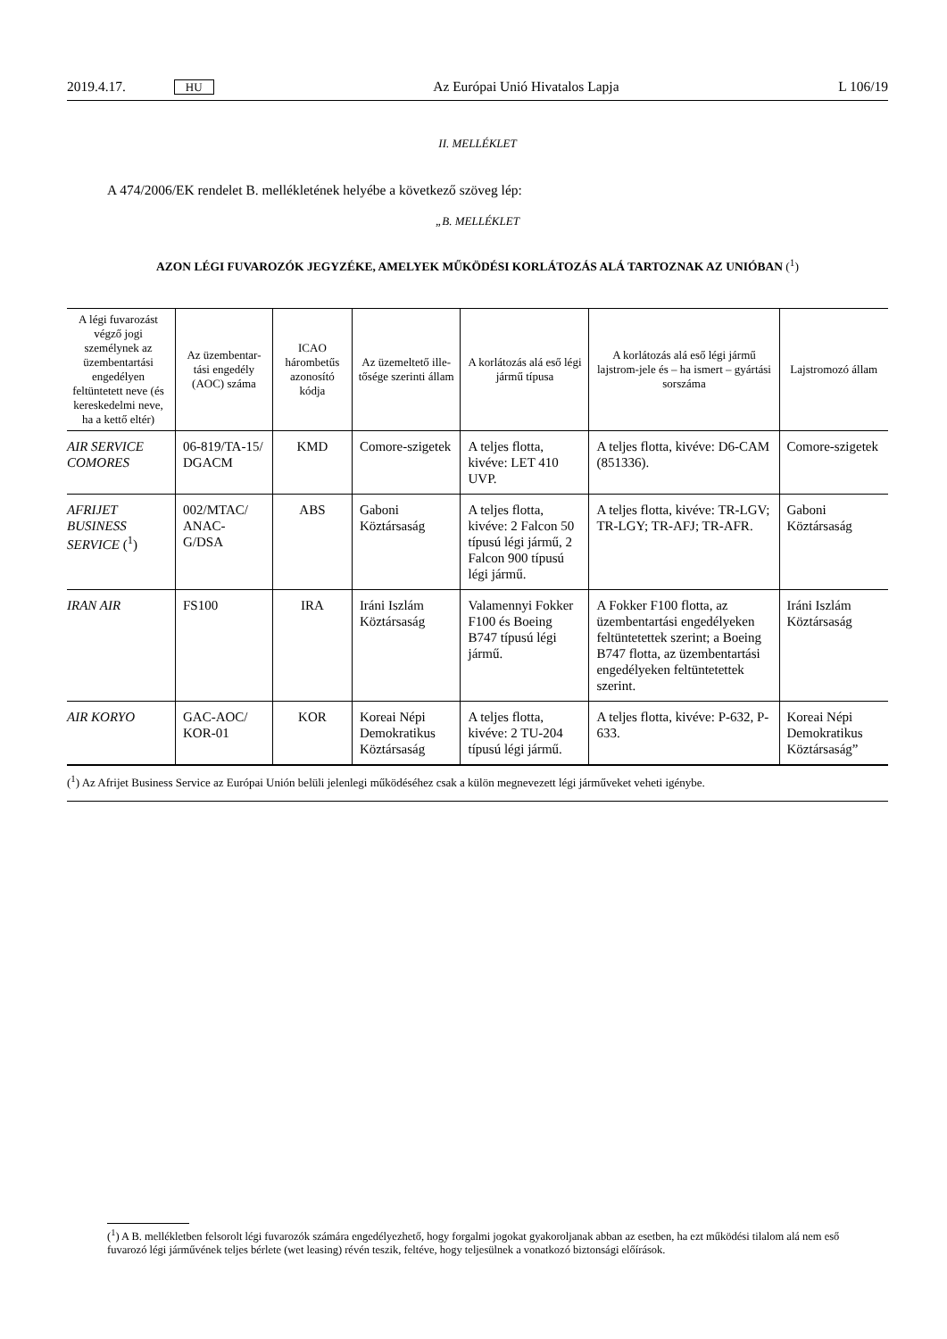2019.4.17. HU Az Európai Unió Hivatalos Lapja L 106/19
II. MELLÉKLET
A 474/2006/EK rendelet B. mellékletének helyébe a következő szöveg lép:
„B. MELLÉKLET
AZON LÉGI FUVAROZÓK JEGYZÉKE, AMELYEK MŰKÖDÉSI KORLÁTOZÁS ALÁ TARTOZNAK AZ UNIÓBAN (<sup>1</sup>)
| A légi fuvarozást végző jogi személynek az üzembentartási engedélyen feltüntetett neve (és kereskedelmi neve, ha a kettő eltér) | Az üzembentar-tási engedély (AOC) száma | ICAO hárombetűs azonosító kódja | Az üzemeltető ille-tősége szerinti állam | A korlátozás alá eső légi jármű típusa | A korlátozás alá eső légi jármű lajstrom-jele és – ha ismert – gyártási sorszáma | Lajstromozó állam |
| --- | --- | --- | --- | --- | --- | --- |
| AIR SERVICE COMORES | 06-819/TA-15/ DGACM | KMD | Comore-szigetek | A teljes flotta, kivéve: LET 410 UVP. | A teljes flotta, kivéve: D6-CAM (851336). | Comore-szigetek |
| AFRIJET BUSINESS SERVICE (<sup>1</sup>) | 002/MTAC/ ANAC-G/DSA | ABS | Gaboni Köztársaság | A teljes flotta, kivéve: 2 Falcon 50 típusú légi jármű, 2 Falcon 900 típusú légi jármű. | A teljes flotta, kivéve: TR-LGV; TR-LGY; TR-AFJ; TR-AFR. | Gaboni Köztársaság |
| IRAN AIR | FS100 | IRA | Iráni Iszlám Köztársaság | Valamennyi Fokker F100 és Boeing B747 típusú légi jármű. | A Fokker F100 flotta, az üzembentartási engedélyeken feltüntetettek szerint; a Boeing B747 flotta, az üzembentartási engedélyeken feltüntetettek szerint. | Iráni Iszlám Köztársaság |
| AIR KORYO | GAC-AOC/ KOR-01 | KOR | Koreai Népi Demokratikus Köztársaság | A teljes flotta, kivéve: 2 TU-204 típusú légi jármű. | A teljes flotta, kivéve: P-632, P-633. | Koreai Népi Demokratikus Köztársaság” |
(<sup>1</sup>) Az Afrijet Business Service az Európai Unión belüli jelenlegi működéséhez csak a külön megnevezett légi járműveket veheti igénybe.
(<sup>1</sup>) A B. mellékletben felsorolt légi fuvarozók számára engedélyezhető, hogy forgalmi jogokat gyakoroljanak abban az esetben, ha ezt működési tilalom alá nem eső fuvarozó légi járművének teljes bérlete (wet leasing) révén teszik, feltéve, hogy teljesülnek a vonatkozó biztonsági előírások.